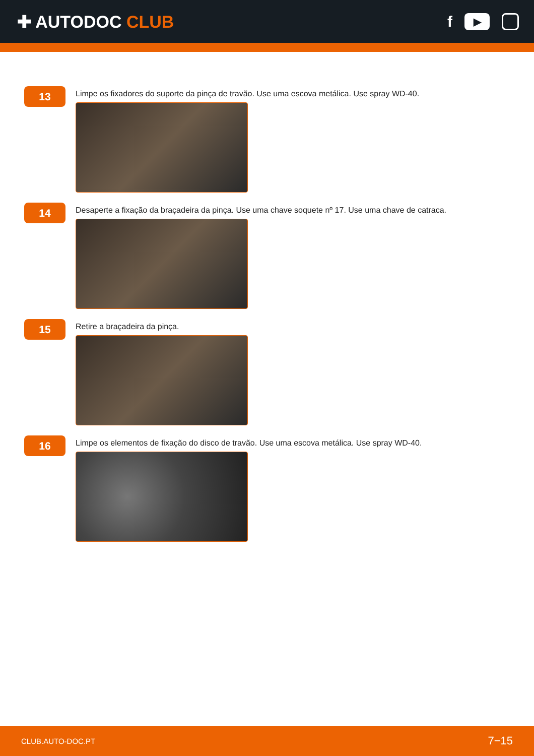✚ AUTODOC CLUB
f
▶
13
Limpe os fixadores do suporte da pinça de travão. Use uma escova metálica. Use spray WD-40.
14
Desaperte a fixação da braçadeira da pinça. Use uma chave soquete nº 17. Use uma chave de catraca.
15
Retire a braçadeira da pinça.
16
Limpe os elementos de fixação do disco de travão. Use uma escova metálica. Use spray WD-40.
CLUB.AUTO-DOC.PT 7−15